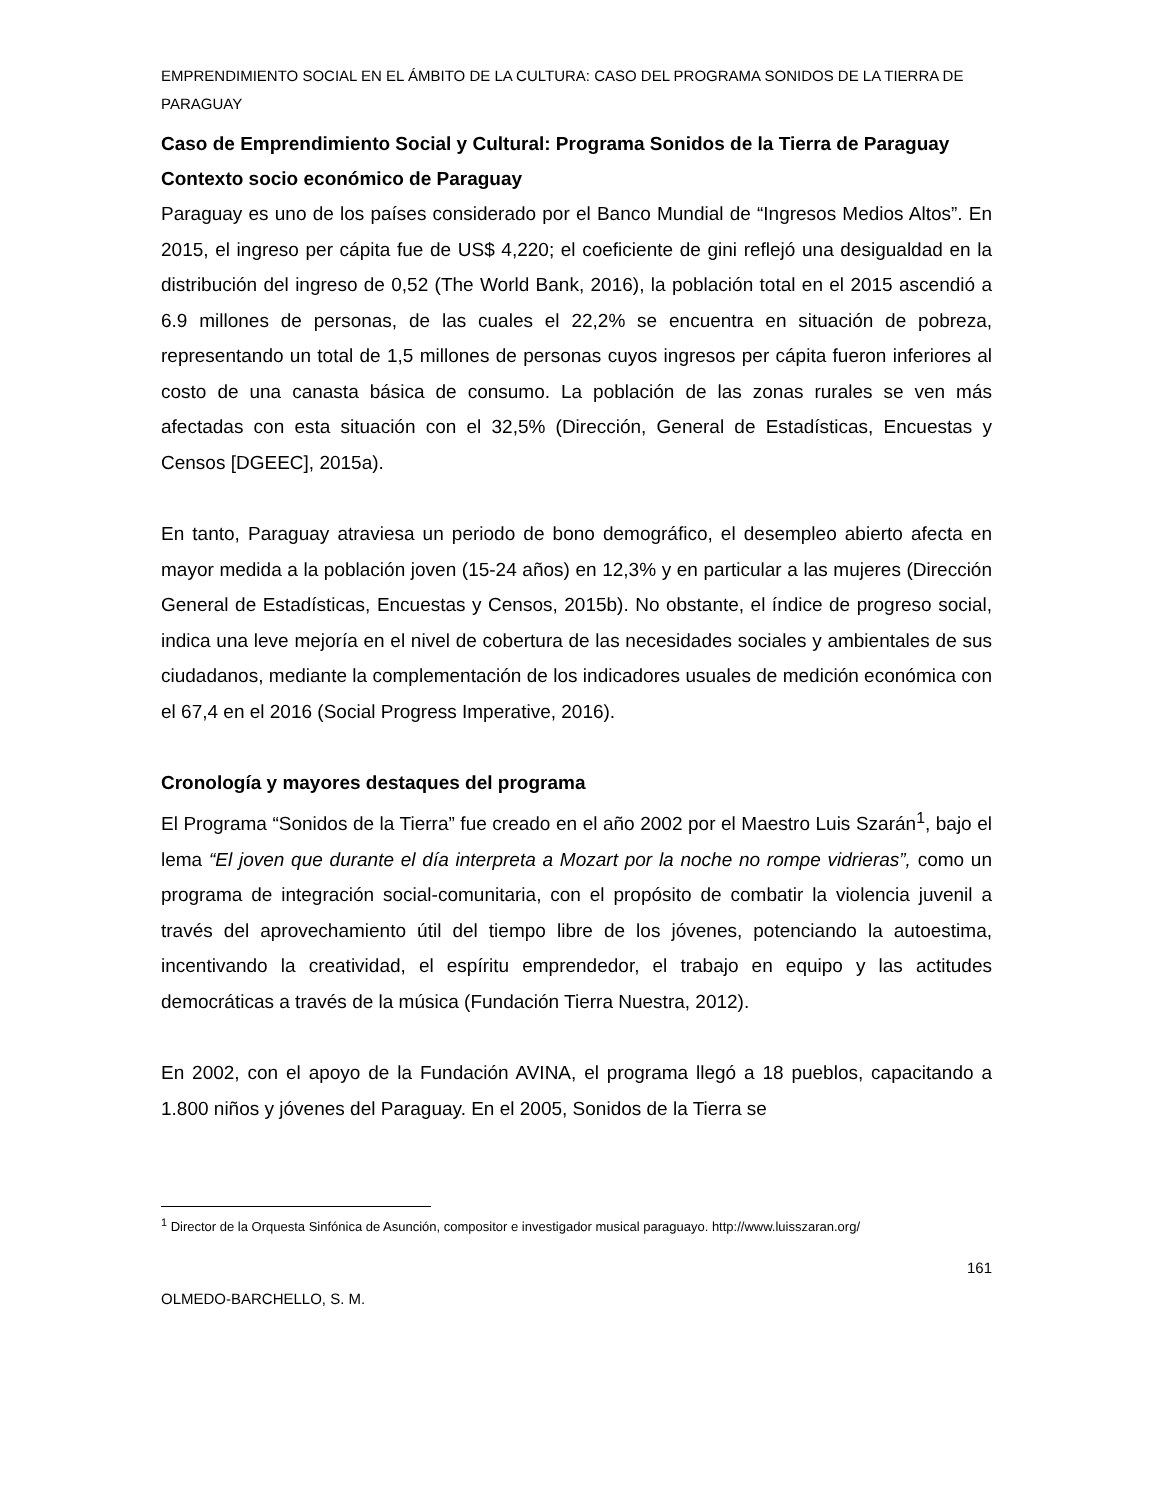EMPRENDIMIENTO SOCIAL EN EL ÁMBITO DE LA CULTURA: CASO DEL PROGRAMA SONIDOS DE LA TIERRA DE PARAGUAY
Caso de Emprendimiento Social y Cultural: Programa Sonidos de la Tierra de Paraguay
Contexto socio económico de Paraguay
Paraguay es uno de los países considerado por el Banco Mundial de “Ingresos Medios Altos”. En 2015, el ingreso per cápita fue de US$ 4,220; el coeficiente de gini reflejó una desigualdad en la distribución del ingreso de 0,52 (The World Bank, 2016), la población total en el 2015 ascendió a 6.9 millones de personas, de las cuales el 22,2% se encuentra en situación de pobreza, representando un total de 1,5 millones de personas cuyos ingresos per cápita fueron inferiores al costo de una canasta básica de consumo. La población de las zonas rurales se ven más afectadas con esta situación con el 32,5% (Dirección, General de Estadísticas, Encuestas y Censos [DGEEC], 2015a).
En tanto, Paraguay atraviesa un periodo de bono demográfico, el desempleo abierto afecta en mayor medida a la población joven (15-24 años) en 12,3% y en particular a las mujeres (Dirección General de Estadísticas, Encuestas y Censos, 2015b). No obstante, el índice de progreso social, indica una leve mejoría en el nivel de cobertura de las necesidades sociales y ambientales de sus ciudadanos, mediante la complementación de los indicadores usuales de medición económica con el 67,4 en el 2016 (Social Progress Imperative, 2016).
Cronología y mayores destaques del programa
El Programa “Sonidos de la Tierra” fue creado en el año 2002 por el Maestro Luis Szarán<sup>1</sup>, bajo el lema “El joven que durante el día interpreta a Mozart por la noche no rompe vidrieras”, como un programa de integración social-comunitaria, con el propósito de combatir la violencia juvenil a través del aprovechamiento útil del tiempo libre de los jóvenes, potenciando la autoestima, incentivando la creatividad, el espíritu emprendedor, el trabajo en equipo y las actitudes democráticas a través de la música (Fundación Tierra Nuestra, 2012).
En 2002, con el apoyo de la Fundación AVINA, el programa llegó a 18 pueblos, capacitando a 1.800 niños y jóvenes del Paraguay. En el 2005, Sonidos de la Tierra se
<sup>1</sup> Director de la Orquesta Sinfónica de Asunción, compositor e investigador musical paraguayo. http://www.luisszaran.org/
161
OLMEDO-BARCHELLO, S. M.